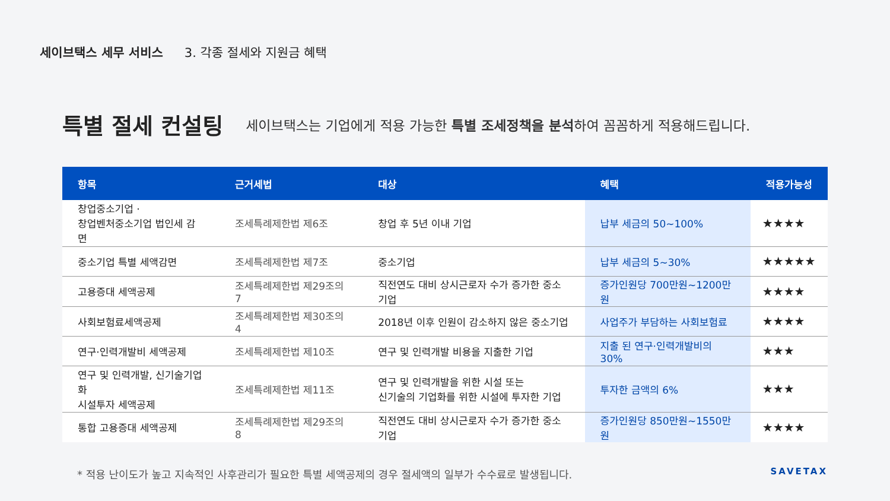세이브택스 세무 서비스 3. 각종 절세와 지원금 혜택
특별 절세 컨설팅
세이브택스는 기업에게 적용 가능한 특별 조세정책을 분석하여 꼼꼼하게 적용해드립니다.
| 항목 | 근거세법 | 대상 | 혜택 | 적용가능성 |
| --- | --- | --- | --- | --- |
| 창업중소기업 · 창업벤처중소기업 법인세 감면 | 조세특례제한법 제6조 | 창업 후 5년 이내 기업 | 납부 세금의 50~100% | ★★★★ |
| 중소기업 특별 세액감면 | 조세특례제한법 제7조 | 중소기업 | 납부 세금의 5~30% | ★★★★★ |
| 고용증대 세액공제 | 조세특례제한법 제29조의 7 | 직전연도 대비 상시근로자 수가 증가한 중소기업 | 증가인원당 700만원~1200만원 | ★★★★ |
| 사회보험료세액공제 | 조세특례제한법 제30조의 4 | 2018년 이후 인원이 감소하지 않은 중소기업 | 사업주가 부담하는 사회보험료 | ★★★★ |
| 연구·인력개발비 세액공제 | 조세특례제한법 제10조 | 연구 및 인력개발 비용을 지출한 기업 | 지출 된 연구·인력개발비의 30% | ★★★ |
| 연구 및 인력개발, 신기술기업화 시설투자 세액공제 | 조세특례제한법 제11조 | 연구 및 인력개발을 위한 시설 또는 신기술의 기업화를 위한 시설에 투자한 기업 | 투자한 금액의 6% | ★★★ |
| 통합 고용증대 세액공제 | 조세특례제한법 제29조의 8 | 직전연도 대비 상시근로자 수가 증가한 중소기업 | 증가인원당 850만원~1550만원 | ★★★★ |
* 적용 난이도가 높고 지속적인 사후관리가 필요한 특별 세액공제의 경우 절세액의 일부가 수수료로 발생됩니다. SAVETAX